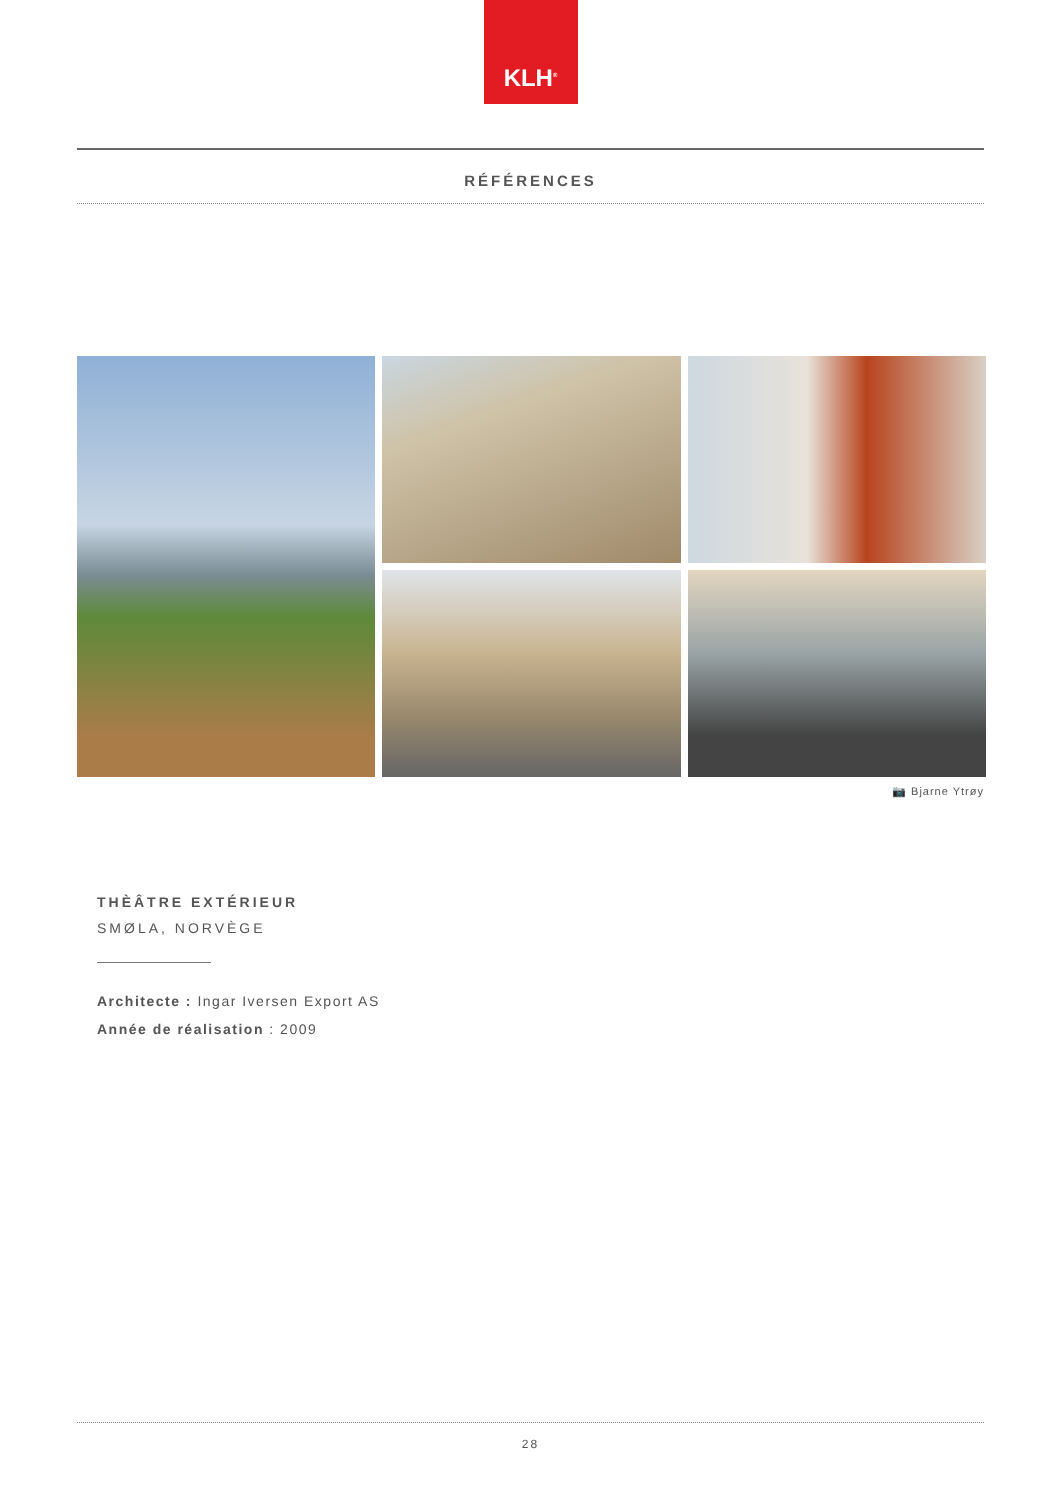KLH<sup>®</sup>
RÉFÉRENCES
📷 Bjarne Ytrøy
THÈÂTRE EXTÉRIEUR
SMØLA, NORVÈGE
Architecte : Ingar Iversen Export AS
Année de réalisation : 2009
28